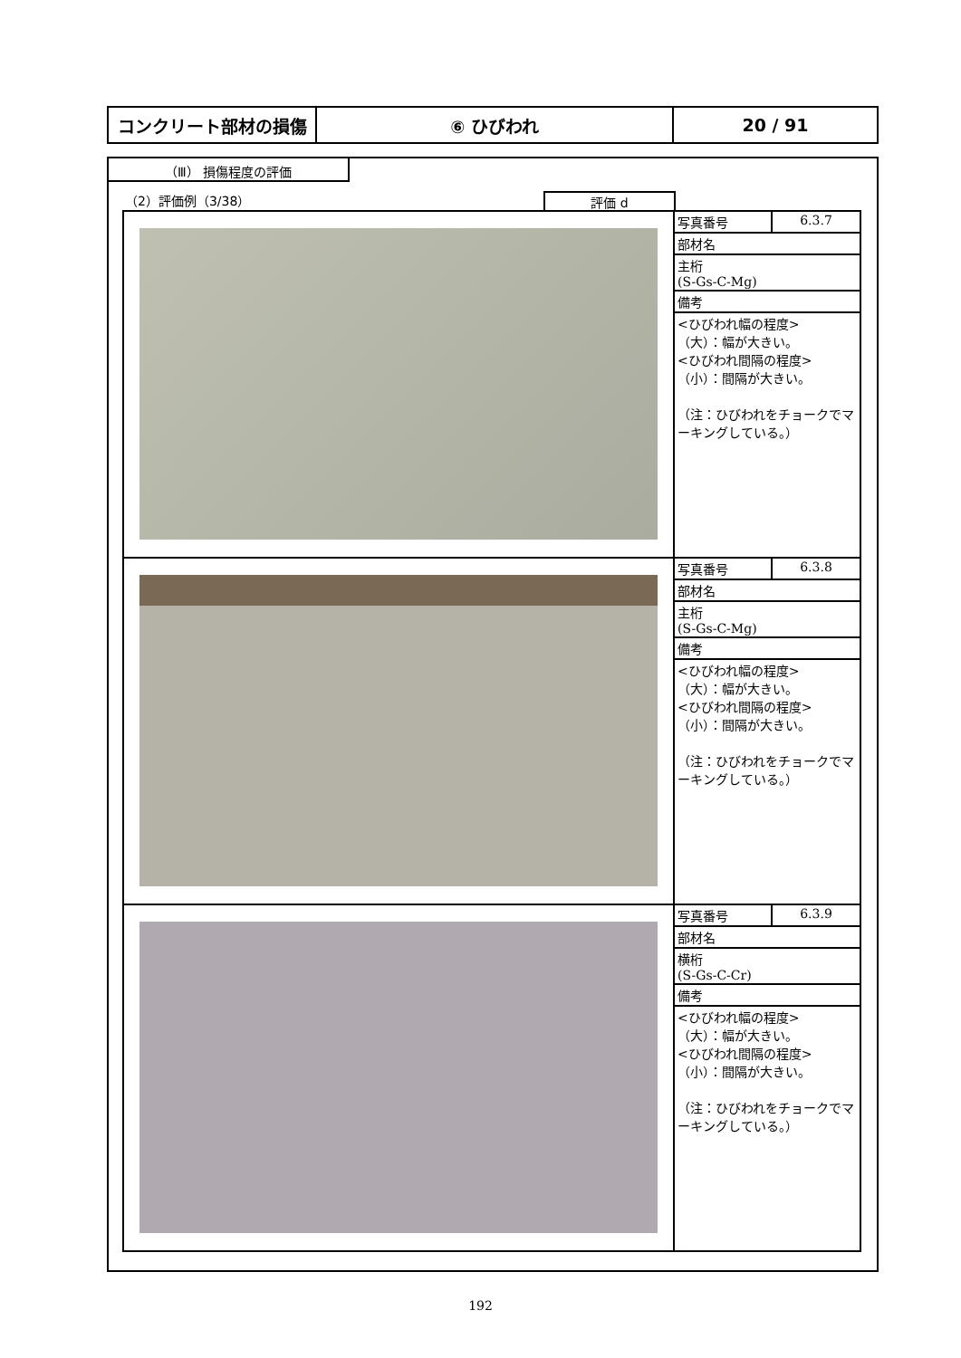コンクリート部材の損傷 ⑥ ひびわれ 20 / 91
（Ⅲ） 損傷程度の評価
（2）評価例（3/38）
評価 d
| | / 写真番号 / 6.3.7 / / 部材名 / / / 主桁 (S-Gs-C-Mg) / / / 備考 / / / <ひびわれ幅の程度> （大）：幅が大きい。 <ひびわれ間隔の程度> （小）：間隔が大きい。 （注：ひびわれをチョークでマーキングしている。） / / |
| | / 写真番号 / 6.3.8 / / 部材名 / / / 主桁 (S-Gs-C-Mg) / / / 備考 / / / <ひびわれ幅の程度> （大）：幅が大きい。 <ひびわれ間隔の程度> （小）：間隔が大きい。 （注：ひびわれをチョークでマーキングしている。） / / |
| | / 写真番号 / 6.3.9 / / 部材名 / / / 横桁 (S-Gs-C-Cr) / / / 備考 / / / <ひびわれ幅の程度> （大）：幅が大きい。 <ひびわれ間隔の程度> （小）：間隔が大きい。 （注：ひびわれをチョークでマーキングしている。） / / |
192